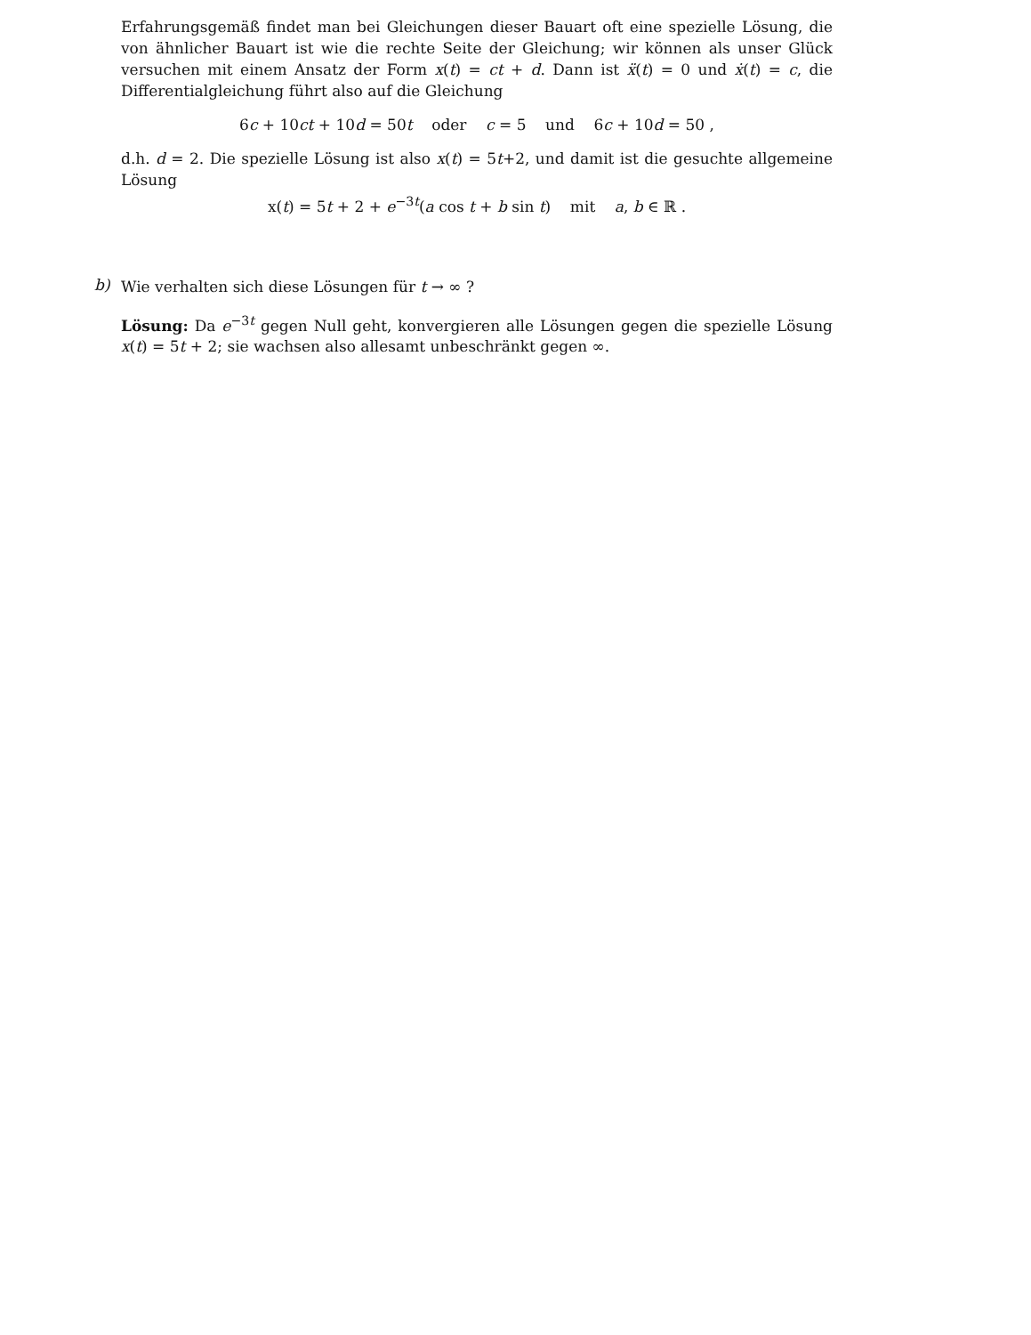Erfahrungsgemäß findet man bei Gleichungen dieser Bauart oft eine spezielle Lösung, die von ähnlicher Bauart ist wie die rechte Seite der Gleichung; wir können als unser Glück versuchen mit einem Ansatz der Form x(t) = ct + d. Dann ist ẍ(t) = 0 und ẋ(t) = c, die Differentialgleichung führt also auf die Gleichung
6c + 10ct + 10d = 50t oder c = 5 und 6c + 10d = 50 ,
d.h. d = 2. Die spezielle Lösung ist also x(t) = 5t+2, und damit ist die gesuchte allgemeine Lösung
x(t) = 5t + 2 + e<sup>−3t</sup>(a cos t + b sin t) mit a, b ∈ ℝ .
b)
Wie verhalten sich diese Lösungen für t → ∞ ?
Lösung: Da e<sup>−3t</sup> gegen Null geht, konvergieren alle Lösungen gegen die spezielle Lösung x(t) = 5t + 2; sie wachsen also allesamt unbeschränkt gegen ∞.